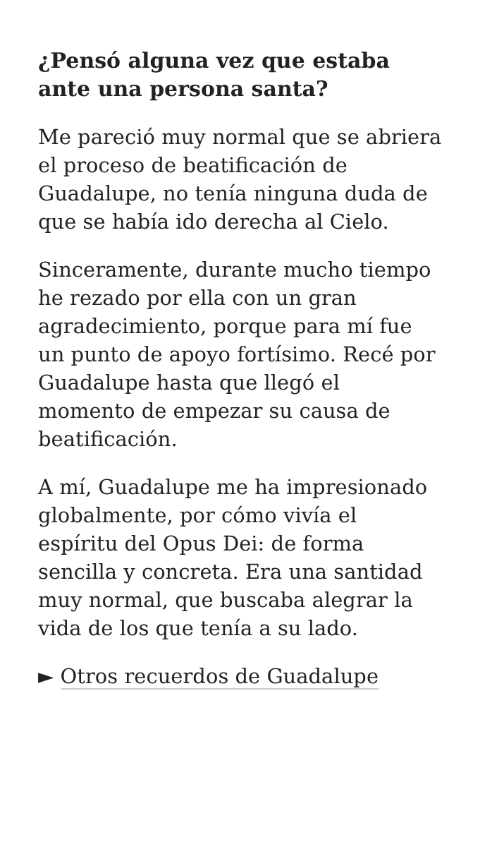¿Pensó alguna vez que estaba ante una persona santa?
Me pareció muy normal que se abriera el proceso de beatificación de Guadalupe, no tenía ninguna duda de que se había ido derecha al Cielo.
Sinceramente, durante mucho tiempo he rezado por ella con un gran agradecimiento, porque para mí fue un punto de apoyo fortísimo. Recé por Guadalupe hasta que llegó el momento de empezar su causa de beatificación.
A mí, Guadalupe me ha impresionado globalmente, por cómo vivía el espíritu del Opus Dei: de forma sencilla y concreta. Era una santidad muy normal, que buscaba alegrar la vida de los que tenía a su lado.
► Otros recuerdos de Guadalupe